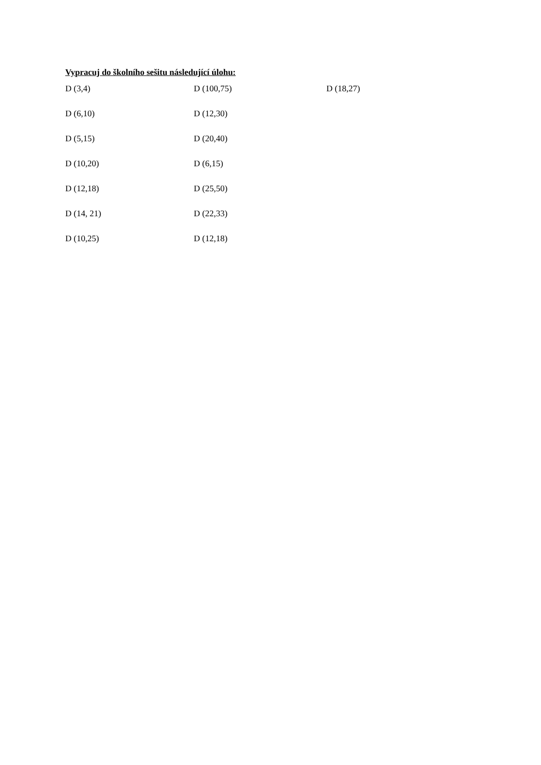Vypracuj do školního sešitu následující úlohu:
D (3,4) D (100,75) D (18,27)
D (6,10) D (12,30)
D (5,15) D (20,40)
D (10,20) D (6,15)
D (12,18) D (25,50)
D (14, 21) D (22,33)
D (10,25) D (12,18)